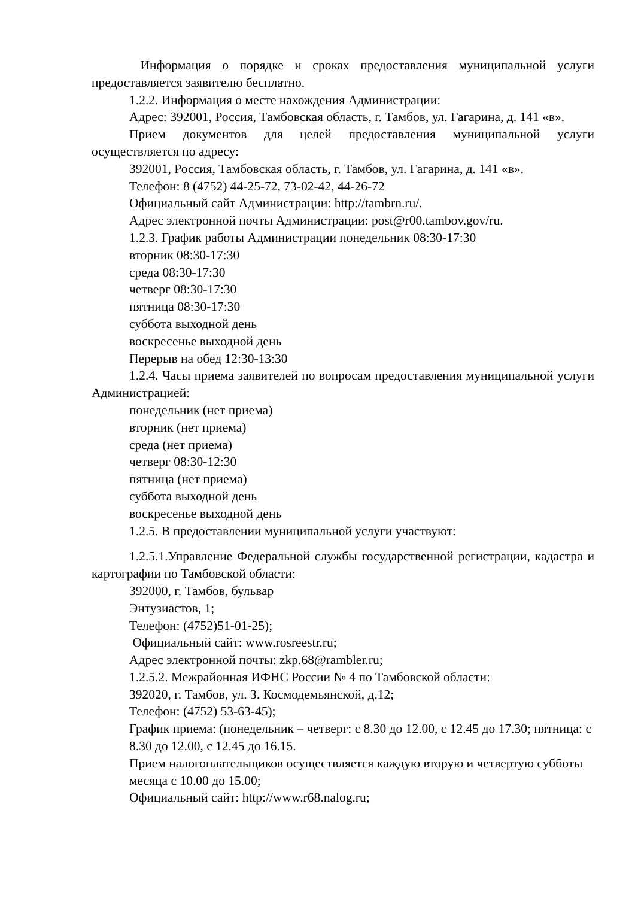Информация о порядке и сроках предоставления муниципальной услуги предоставляется заявителю бесплатно.
1.2.2. Информация о месте нахождения Администрации:
Адрес: 392001, Россия, Тамбовская область, г. Тамбов, ул. Гагарина, д. 141 «в».
Прием документов для целей предоставления муниципальной услуги осуществляется по адресу:
392001, Россия, Тамбовская область, г. Тамбов, ул. Гагарина, д. 141 «в».
Телефон: 8 (4752) 44-25-72, 73-02-42, 44-26-72
Официальный сайт Администрации: http://tambrn.ru/.
Адрес электронной почты Администрации: post@r00.tambov.gov/ru.
1.2.3. График работы Администрации понедельник 08:30-17:30
вторник 08:30-17:30
среда 08:30-17:30
четверг 08:30-17:30
пятница 08:30-17:30
суббота выходной день
воскресенье выходной день
Перерыв на обед 12:30-13:30
1.2.4. Часы приема заявителей по вопросам предоставления муниципальной услуги Администрацией:
понедельник (нет приема)
вторник (нет приема)
среда (нет приема)
четверг 08:30-12:30
пятница (нет приема)
суббота выходной день
воскресенье выходной день
1.2.5. В предоставлении муниципальной услуги участвуют:
1.2.5.1.Управление Федеральной службы государственной регистрации, кадастра и картографии по Тамбовской области:
392000, г. Тамбов, бульвар
Энтузиастов, 1;
Телефон: (4752)51-01-25);
Официальный сайт: www.rosreestr.ru;
Адрес электронной почты: zkp.68@rambler.ru;
1.2.5.2. Межрайонная ИФНС России № 4 по Тамбовской области:
392020, г. Тамбов, ул. З. Космодемьянской, д.12;
Телефон: (4752) 53-63-45);
График приема: (понедельник – четверг: с 8.30 до 12.00, с 12.45 до 17.30; пятница: с 8.30 до 12.00, с 12.45 до 16.15.
Прием налогоплательщиков осуществляется каждую вторую и четвертую субботы месяца с 10.00 до 15.00;
Официальный сайт: http://www.r68.nalog.ru;